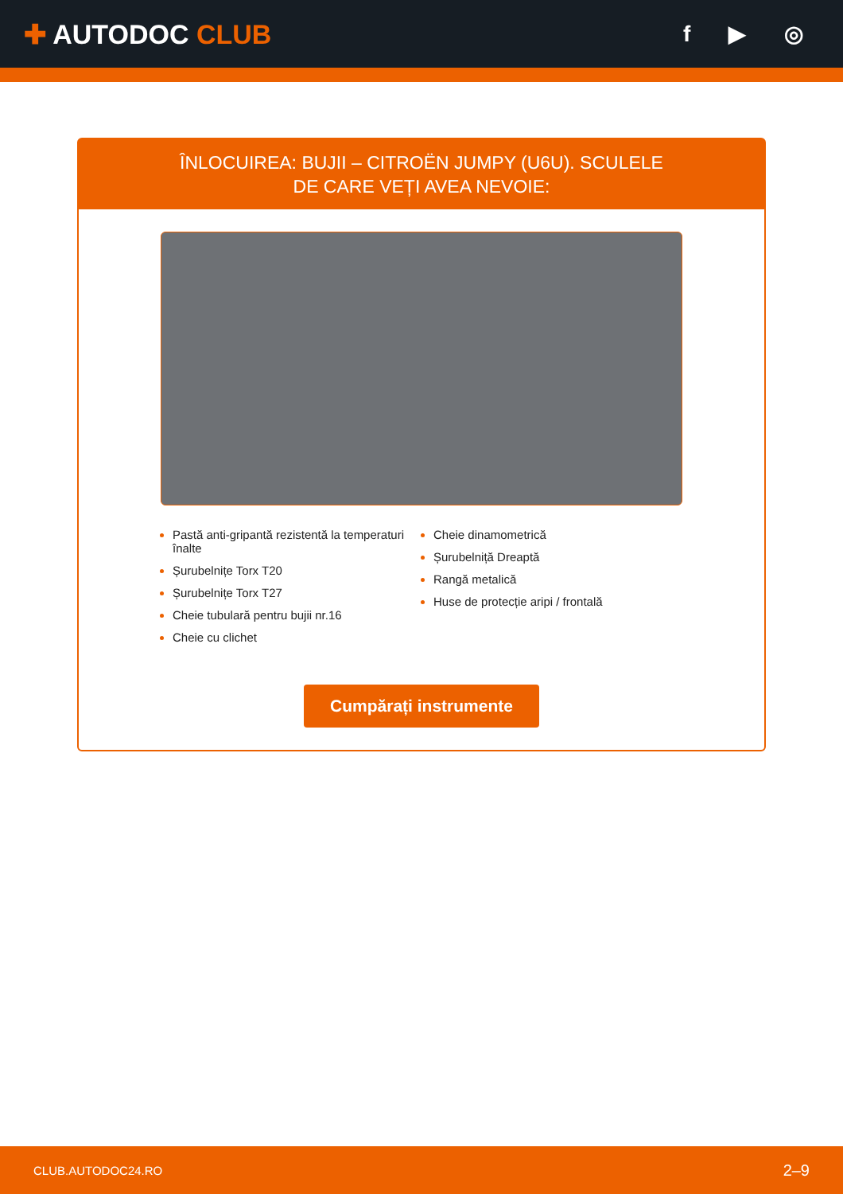✚ AUTODOC CLUB
f ▶ ◎
ÎNLOCUIREA: BUJII – CITROËN JUMPY (U6U). SCULELE
DE CARE VEȚI AVEA NEVOIE:
Pastă anti-gripantă rezistentă la temperaturi înalte
Șurubelnițe Torx T20
Șurubelnițe Torx T27
Cheie tubulară pentru bujii nr.16
Cheie cu clichet
Cheie dinamometrică
Șurubelniță Dreaptă
Rangă metalică
Huse de protecție aripi / frontală
Cumpărați instrumente
CLUB.AUTODOC24.RO 2–9